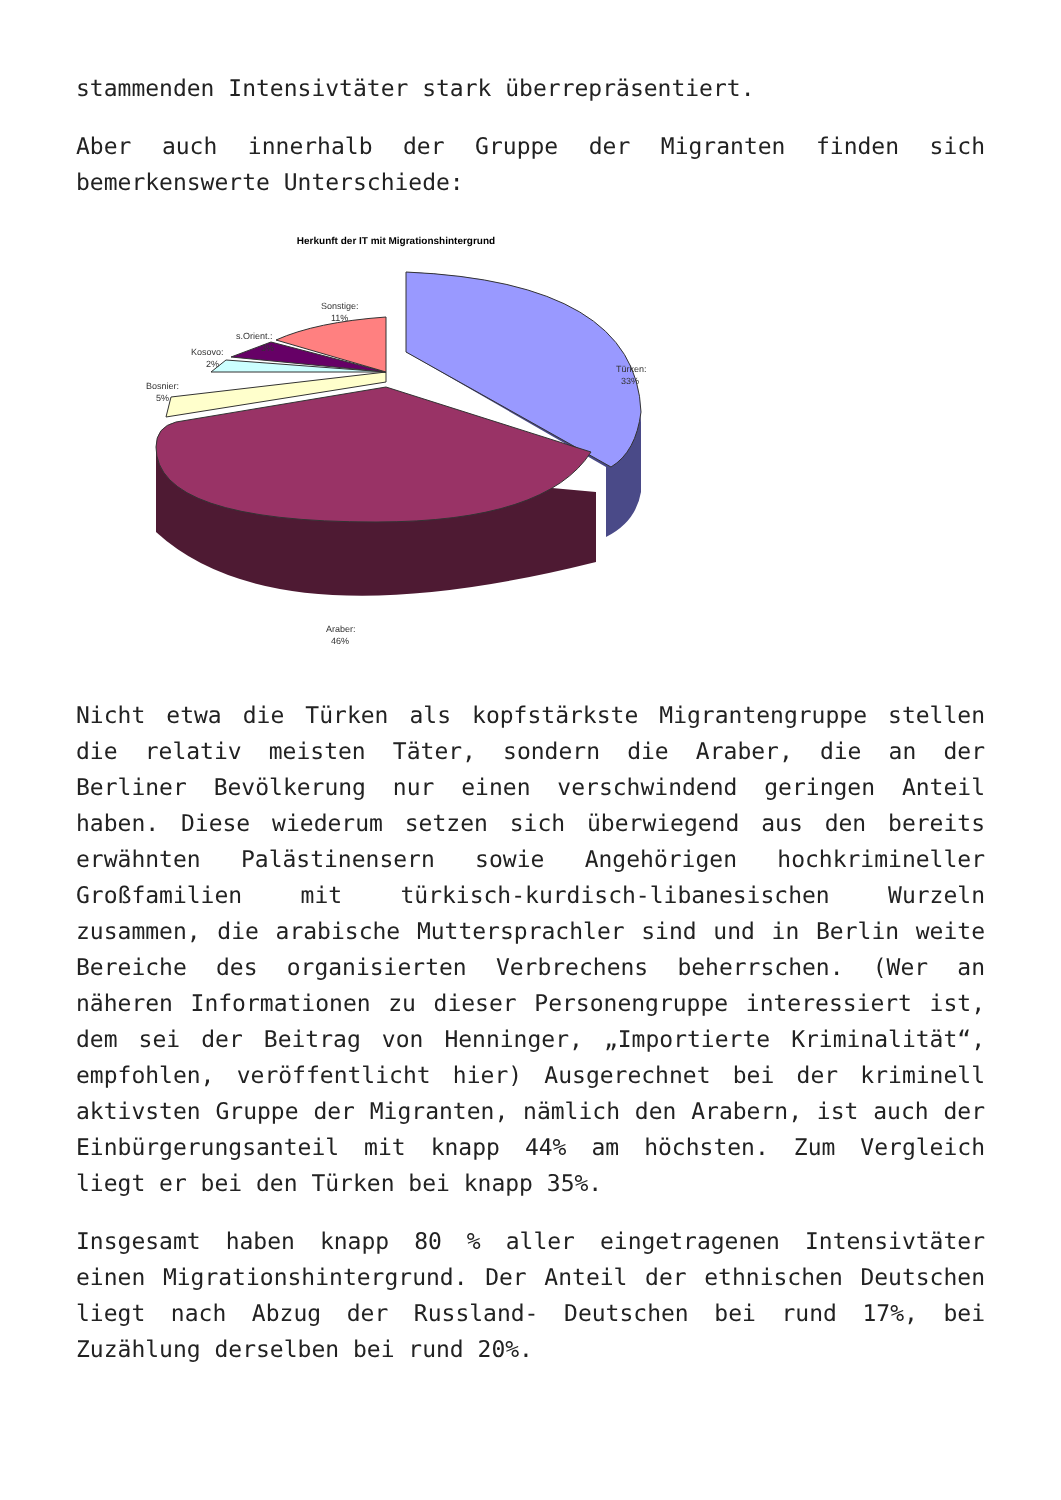stammenden Intensivtäter stark überrepräsentiert.
Aber auch innerhalb der Gruppe der Migranten finden sich bemerkenswerte Unterschiede:
Herkunft der IT mit Migrationshintergrund
Sonstige:
11%
s.Orient.:
3%
Kosovo:
2%
Bosnier:
5%
Türken:
33%
Araber:
46%
Nicht etwa die Türken als kopfstärkste Migrantengruppe stellen die relativ meisten Täter, sondern die Araber, die an der Berliner Bevölkerung nur einen verschwindend geringen Anteil haben. Diese wiederum setzen sich überwiegend aus den bereits erwähnten Palästinensern sowie Angehörigen hochkrimineller Großfamilien mit türkisch-kurdisch-libanesischen Wurzeln zusammen, die arabische Muttersprachler sind und in Berlin weite Bereiche des organisierten Verbrechens beherrschen. (Wer an näheren Informationen zu dieser Personengruppe interessiert ist, dem sei der Beitrag von Henninger, „Importierte Kriminalität“, empfohlen, veröffentlicht hier) Ausgerechnet bei der kriminell aktivsten Gruppe der Migranten, nämlich den Arabern, ist auch der Einbürgerungsanteil mit knapp 44% am höchsten. Zum Vergleich liegt er bei den Türken bei knapp 35%.
Insgesamt haben knapp 80 % aller eingetragenen Intensivtäter einen Migrationshintergrund. Der Anteil der ethnischen Deutschen liegt nach Abzug der Russland- Deutschen bei rund 17%, bei Zuzählung derselben bei rund 20%.